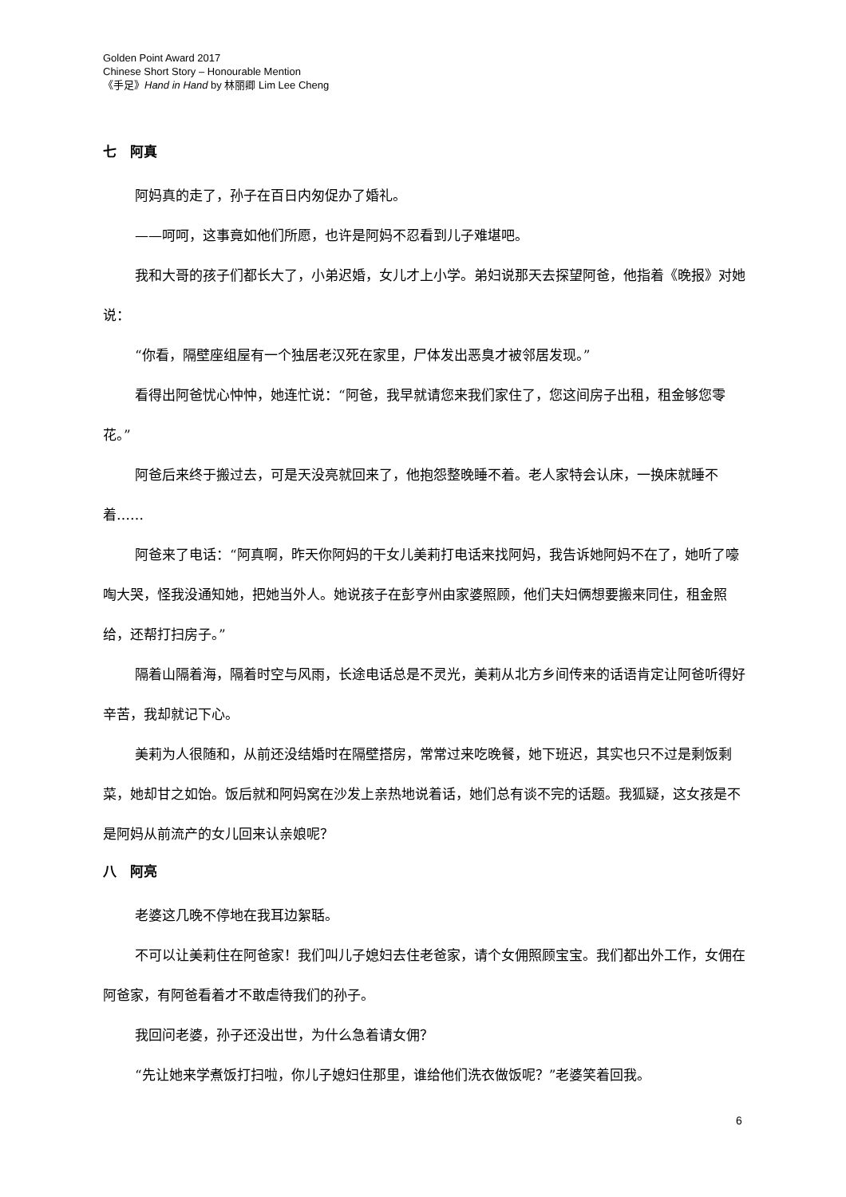Golden Point Award 2017
Chinese Short Story – Honourable Mention
《手足》Hand in Hand by 林丽卿 Lim Lee Cheng
七　阿真
阿妈真的走了，孙子在百日内匆促办了婚礼。
——呵呵，这事竟如他们所愿，也许是阿妈不忍看到儿子难堪吧。
我和大哥的孩子们都长大了，小弟迟婚，女儿才上小学。弟妇说那天去探望阿爸，他指着《晚报》对她说：
“你看，隔壁座组屋有一个独居老汉死在家里，尸体发出恶臭才被邻居发现。”
看得出阿爸忧心忡忡，她连忙说：“阿爸，我早就请您来我们家住了，您这间房子出租，租金够您零花。”
阿爸后来终于搬过去，可是天没亮就回来了，他抱怨整晚睡不着。老人家特会认床，一换床就睡不着……
阿爸来了电话：“阿真啊，昨天你阿妈的干女儿美莉打电话来找阿妈，我告诉她阿妈不在了，她听了嚎啕大哭，怪我没通知她，把她当外人。她说孩子在彭亨州由家婆照顾，他们夫妇俩想要搬来同住，租金照给，还帮打扫房子。”
隔着山隔着海，隔着时空与风雨，长途电话总是不灵光，美莉从北方乡间传来的话语肯定让阿爸听得好辛苦，我却就记下心。
美莉为人很随和，从前还没结婚时在隔壁搭房，常常过来吃晚餐，她下班迟，其实也只不过是剩饭剩菜，她却甘之如饴。饭后就和阿妈窝在沙发上亲热地说着话，她们总有谈不完的话题。我狐疑，这女孩是不是阿妈从前流产的女儿回来认亲娘呢？
八　阿亮
老婆这几晚不停地在我耳边絮聒。
不可以让美莉住在阿爸家！我们叫儿子媳妇去住老爸家，请个女佣照顾宝宝。我们都出外工作，女佣在阿爸家，有阿爸看着才不敢虐待我们的孙子。
我回问老婆，孙子还没出世，为什么急着请女佣？
“先让她来学煮饭打扫啦，你儿子媳妇住那里，谁给他们洗衣做饭呢？”老婆笑着回我。
6